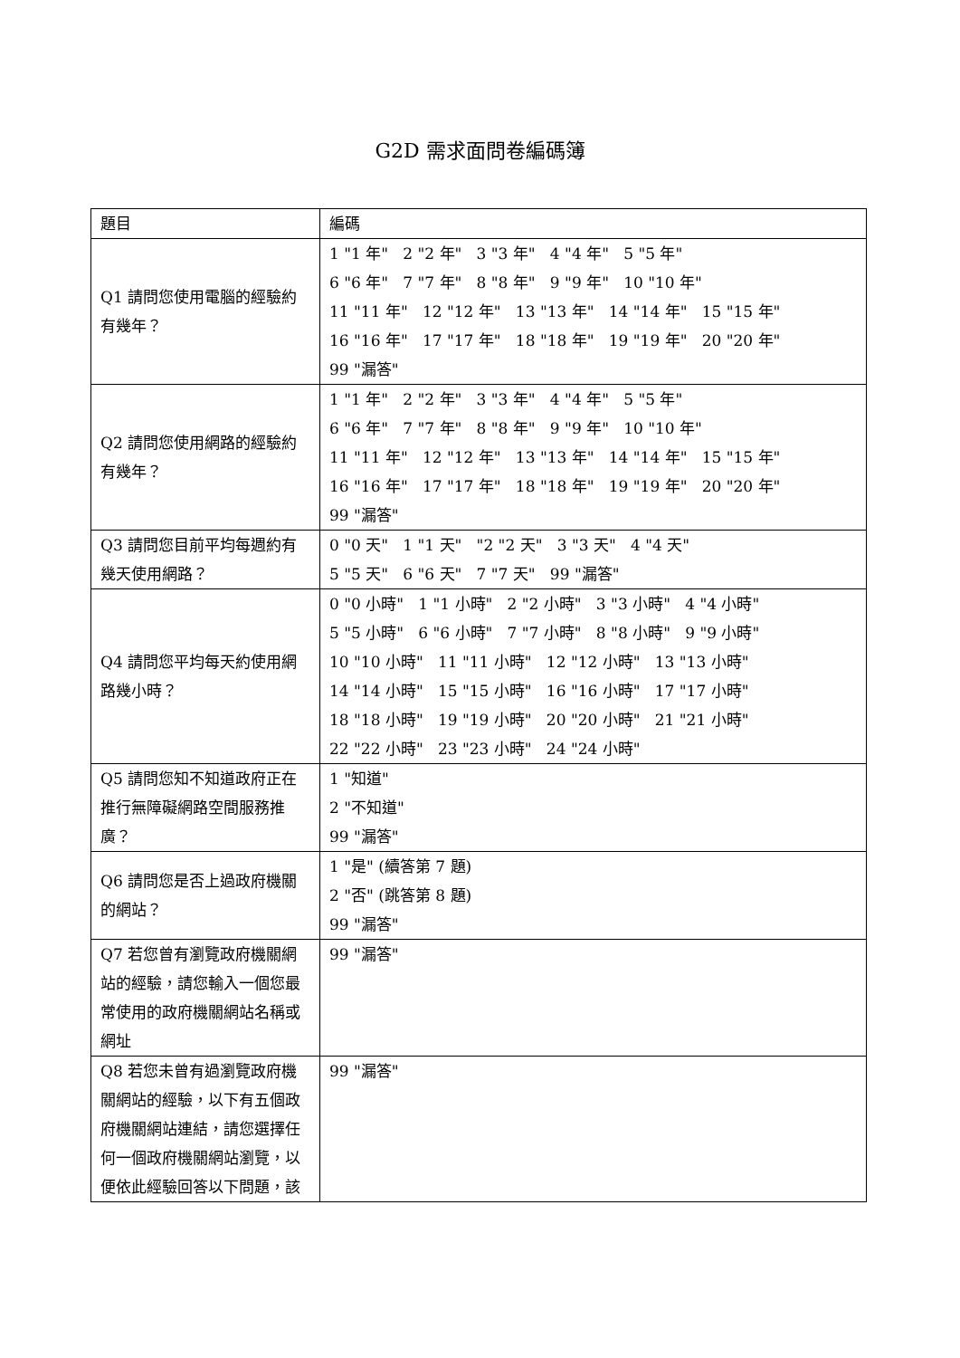G2D 需求面問卷編碼簿
| 題目 | 編碼 |
| Q1 請問您使用電腦的經驗約有幾年？ | 1 "1 年" 2 "2 年" 3 "3 年" 4 "4 年" 5 "5 年" 6 "6 年" 7 "7 年" 8 "8 年" 9 "9 年" 10 "10 年" 11 "11 年" 12 "12 年" 13 "13 年" 14 "14 年" 15 "15 年" 16 "16 年" 17 "17 年" 18 "18 年" 19 "19 年" 20 "20 年" 99 "漏答" |
| Q2 請問您使用網路的經驗約有幾年？ | 1 "1 年" 2 "2 年" 3 "3 年" 4 "4 年" 5 "5 年" 6 "6 年" 7 "7 年" 8 "8 年" 9 "9 年" 10 "10 年" 11 "11 年" 12 "12 年" 13 "13 年" 14 "14 年" 15 "15 年" 16 "16 年" 17 "17 年" 18 "18 年" 19 "19 年" 20 "20 年" 99 "漏答" |
| Q3 請問您目前平均每週約有幾天使用網路？ | 0 "0 天" 1 "1 天" "2 "2 天" 3 "3 天" 4 "4 天" 5 "5 天" 6 "6 天" 7 "7 天" 99 "漏答" |
| Q4 請問您平均每天約使用網路幾小時？ | 0 "0 小時" 1 "1 小時" 2 "2 小時" 3 "3 小時" 4 "4 小時" 5 "5 小時" 6 "6 小時" 7 "7 小時" 8 "8 小時" 9 "9 小時" 10 "10 小時" 11 "11 小時" 12 "12 小時" 13 "13 小時" 14 "14 小時" 15 "15 小時" 16 "16 小時" 17 "17 小時" 18 "18 小時" 19 "19 小時" 20 "20 小時" 21 "21 小時" 22 "22 小時" 23 "23 小時" 24 "24 小時" |
| Q5 請問您知不知道政府正在推行無障礙網路空間服務推廣？ | 1 "知道" 2 "不知道" 99 "漏答" |
| Q6 請問您是否上過政府機關的網站？ | 1 "是" (續答第 7 題) 2 "否" (跳答第 8 題) 99 "漏答" |
| Q7 若您曾有瀏覽政府機關網站的經驗，請您輸入一個您最常使用的政府機關網站名稱或網址 | 99 "漏答" |
| Q8 若您未曾有過瀏覽政府機關網站的經驗，以下有五個政府機關網站連結，請您選擇任何一個政府機關網站瀏覽，以便依此經驗回答以下問題，該 | 99 "漏答" |